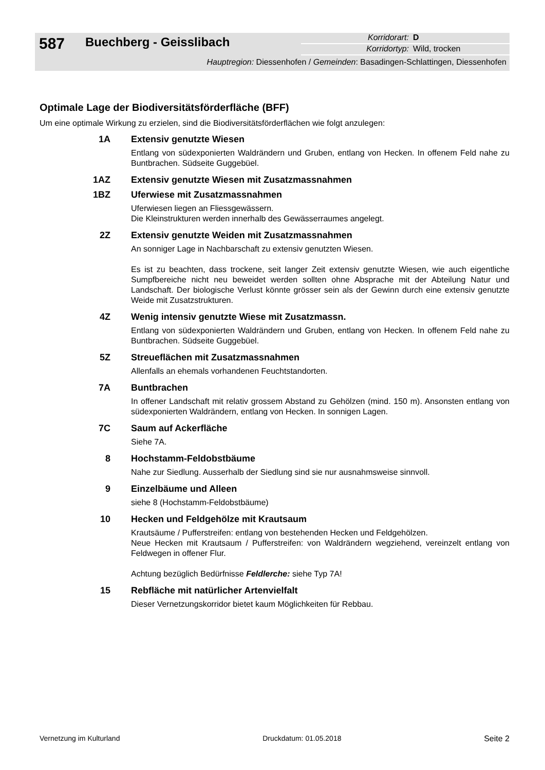587
Buechberg - Geisslibach
Korridorart: D
Korridortyp: Wild, trocken
Hauptregion: Diessenhofen / Gemeinden: Basadingen-Schlattingen, Diessenhofen
Optimale Lage der Biodiversitätsförderfläche (BFF)
Um eine optimale Wirkung zu erzielen, sind die Biodiversitätsförderflächen wie folgt anzulegen:
1A Extensiv genutzte Wiesen
Entlang von südexponierten Waldrändern und Gruben, entlang von Hecken. In offenem Feld nahe zu Buntbrachen. Südseite Guggebüel.
1AZ Extensiv genutzte Wiesen mit Zusatzmassnahmen
1BZ Uferwiese mit Zusatzmassnahmen
Uferwiesen liegen an Fliessgewässern.
Die Kleinstrukturen werden innerhalb des Gewässerraumes angelegt.
2Z Extensiv genutzte Weiden mit Zusatzmassnahmen
An sonniger Lage in Nachbarschaft zu extensiv genutzten Wiesen.
Es ist zu beachten, dass trockene, seit langer Zeit extensiv genutzte Wiesen, wie auch eigentliche Sumpfbereiche nicht neu beweidet werden sollten ohne Absprache mit der Abteilung Natur und Landschaft. Der biologische Verlust könnte grösser sein als der Gewinn durch eine extensiv genutzte Weide mit Zusatzstrukturen.
4Z Wenig intensiv genutzte Wiese mit Zusatzmassn.
Entlang von südexponierten Waldrändern und Gruben, entlang von Hecken. In offenem Feld nahe zu Buntbrachen. Südseite Guggebüel.
5Z Streueflächen mit Zusatzmassnahmen
Allenfalls an ehemals vorhandenen Feuchtstandorten.
7A Buntbrachen
In offener Landschaft mit relativ grossem Abstand zu Gehölzen (mind. 150 m). Ansonsten entlang von südexponierten Waldrändern, entlang von Hecken. In sonnigen Lagen.
7C Saum auf Ackerfläche
Siehe 7A.
8 Hochstamm-Feldobstbäume
Nahe zur Siedlung. Ausserhalb der Siedlung sind sie nur ausnahmsweise sinnvoll.
9 Einzelbäume und Alleen
siehe 8 (Hochstamm-Feldobstbäume)
10 Hecken und Feldgehölze mit Krautsaum
Krautsäume / Pufferstreifen: entlang von bestehenden Hecken und Feldgehölzen.
Neue Hecken mit Krautsaum / Pufferstreifen: von Waldrändern wegziehend, vereinzelt entlang von Feldwegen in offener Flur.
Achtung bezüglich Bedürfnisse Feldlerche: siehe Typ 7A!
15 Rebfläche mit natürlicher Artenvielfalt
Dieser Vernetzungskorridor bietet kaum Möglichkeiten für Rebbau.
Vernetzung im Kulturland Druckdatum: 01.05.2018 Seite 2